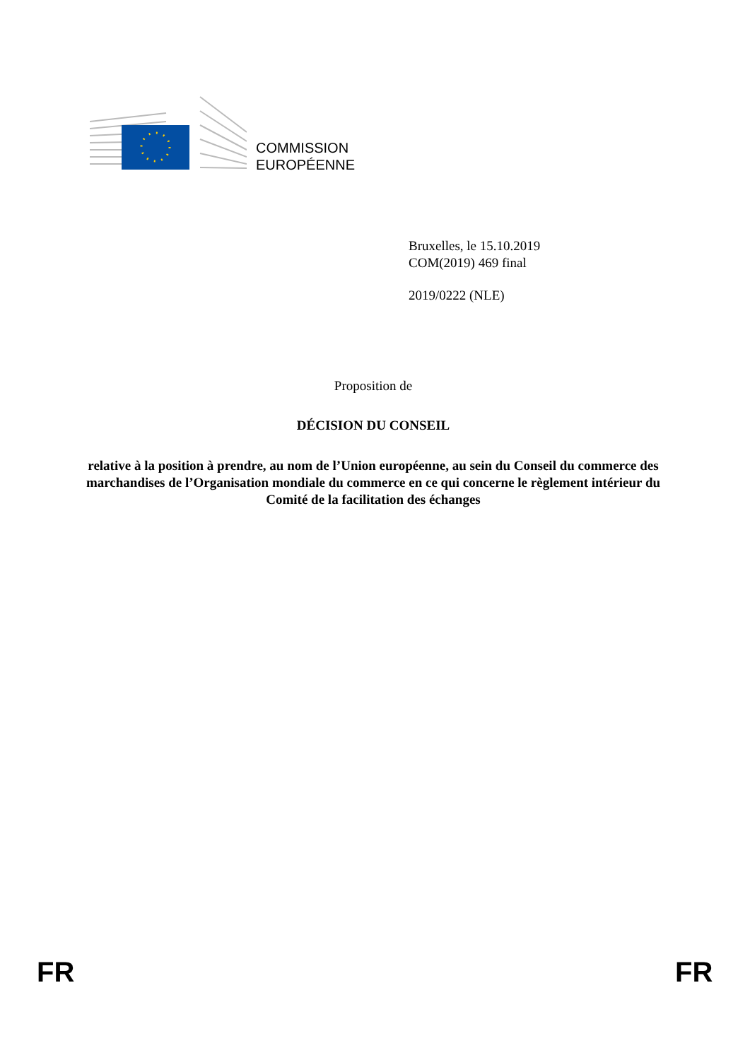COMMISSION
EUROPÉENNE
Bruxelles, le 15.10.2019
COM(2019) 469 final
2019/0222 (NLE)
Proposition de
DÉCISION DU CONSEIL
relative à la position à prendre, au nom de l’Union européenne, au sein du Conseil du commerce des marchandises de l’Organisation mondiale du commerce en ce qui concerne le règlement intérieur du Comité de la facilitation des échanges
FR FR